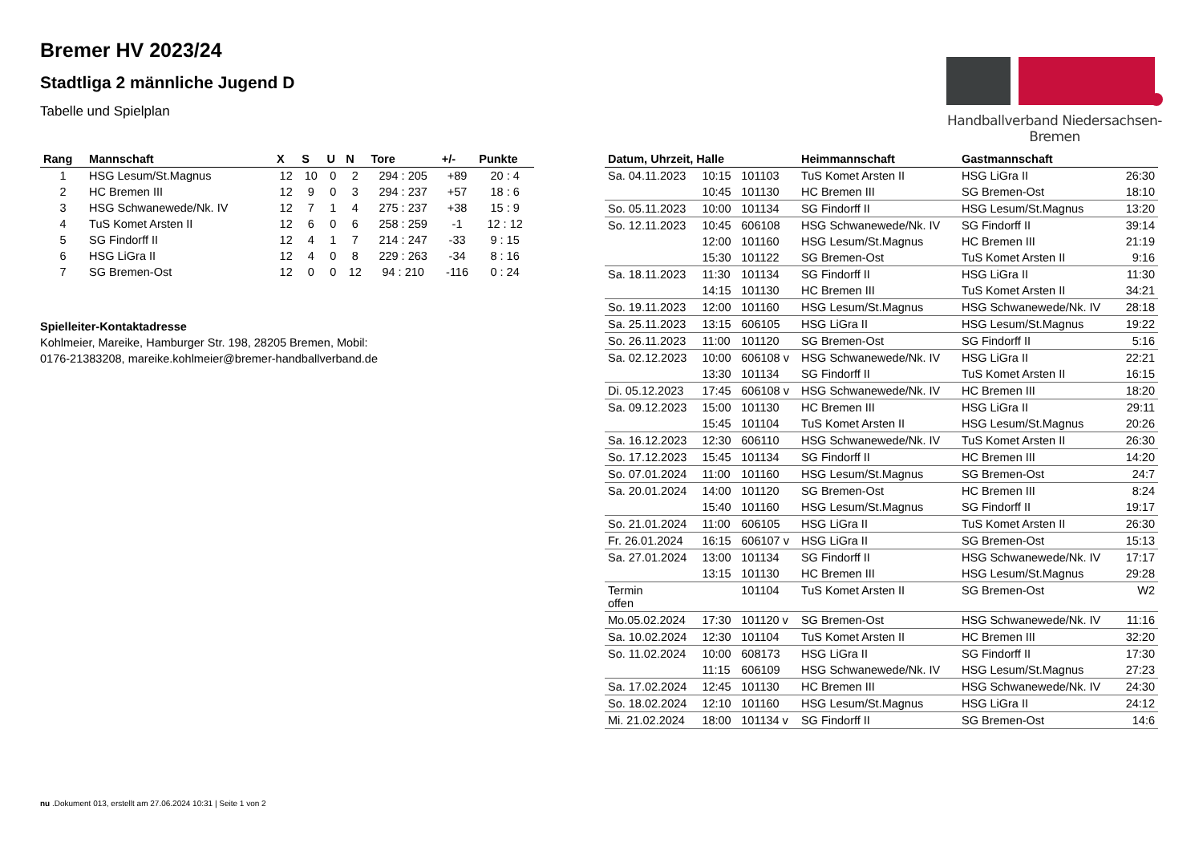Bremer HV 2023/24
Stadtliga 2 männliche Jugend D
Tabelle und Spielplan
Handballverband Niedersachsen-Bremen
| Rang | Mannschaft | X | S | U | N | Tore | +/- | Punkte |
| --- | --- | --- | --- | --- | --- | --- | --- | --- |
| 1 | HSG Lesum/St.Magnus | 12 | 10 | 0 | 2 | 294 : 205 | +89 | 20 : 4 |
| 2 | HC Bremen III | 12 | 9 | 0 | 3 | 294 : 237 | +57 | 18 : 6 |
| 3 | HSG Schwanewede/Nk. IV | 12 | 7 | 1 | 4 | 275 : 237 | +38 | 15 : 9 |
| 4 | TuS Komet Arsten II | 12 | 6 | 0 | 6 | 258 : 259 | -1 | 12 : 12 |
| 5 | SG Findorff II | 12 | 4 | 1 | 7 | 214 : 247 | -33 | 9 : 15 |
| 6 | HSG LiGra II | 12 | 4 | 0 | 8 | 229 : 263 | -34 | 8 : 16 |
| 7 | SG Bremen-Ost | 12 | 0 | 0 | 12 | 94 : 210 | -116 | 0 : 24 |
Spielleiter-Kontaktadresse
Kohlmeier, Mareike, Hamburger Str. 198, 28205 Bremen, Mobil:
0176-21383208, mareike.kohlmeier@bremer-handballverband.de
| Datum, Uhrzeit, Halle | | | Heimmannschaft | Gastmannschaft | |
| --- | --- | --- | --- | --- | --- |
| Sa. 04.11.2023 | 10:15 | 101103 | TuS Komet Arsten II | HSG LiGra II | 26:30 |
| | 10:45 | 101130 | HC Bremen III | SG Bremen-Ost | 18:10 |
| So. 05.11.2023 | 10:00 | 101134 | SG Findorff II | HSG Lesum/St.Magnus | 13:20 |
| So. 12.11.2023 | 10:45 | 606108 | HSG Schwanewede/Nk. IV | SG Findorff II | 39:14 |
| | 12:00 | 101160 | HSG Lesum/St.Magnus | HC Bremen III | 21:19 |
| | 15:30 | 101122 | SG Bremen-Ost | TuS Komet Arsten II | 9:16 |
| Sa. 18.11.2023 | 11:30 | 101134 | SG Findorff II | HSG LiGra II | 11:30 |
| | 14:15 | 101130 | HC Bremen III | TuS Komet Arsten II | 34:21 |
| So. 19.11.2023 | 12:00 | 101160 | HSG Lesum/St.Magnus | HSG Schwanewede/Nk. IV | 28:18 |
| Sa. 25.11.2023 | 13:15 | 606105 | HSG LiGra II | HSG Lesum/St.Magnus | 19:22 |
| So. 26.11.2023 | 11:00 | 101120 | SG Bremen-Ost | SG Findorff II | 5:16 |
| Sa. 02.12.2023 | 10:00 | 606108 v | HSG Schwanewede/Nk. IV | HSG LiGra II | 22:21 |
| | 13:30 | 101134 | SG Findorff II | TuS Komet Arsten II | 16:15 |
| Di. 05.12.2023 | 17:45 | 606108 v | HSG Schwanewede/Nk. IV | HC Bremen III | 18:20 |
| Sa. 09.12.2023 | 15:00 | 101130 | HC Bremen III | HSG LiGra II | 29:11 |
| | 15:45 | 101104 | TuS Komet Arsten II | HSG Lesum/St.Magnus | 20:26 |
| Sa. 16.12.2023 | 12:30 | 606110 | HSG Schwanewede/Nk. IV | TuS Komet Arsten II | 26:30 |
| So. 17.12.2023 | 15:45 | 101134 | SG Findorff II | HC Bremen III | 14:20 |
| So. 07.01.2024 | 11:00 | 101160 | HSG Lesum/St.Magnus | SG Bremen-Ost | 24:7 |
| Sa. 20.01.2024 | 14:00 | 101120 | SG Bremen-Ost | HC Bremen III | 8:24 |
| | 15:40 | 101160 | HSG Lesum/St.Magnus | SG Findorff II | 19:17 |
| So. 21.01.2024 | 11:00 | 606105 | HSG LiGra II | TuS Komet Arsten II | 26:30 |
| Fr. 26.01.2024 | 16:15 | 606107 v | HSG LiGra II | SG Bremen-Ost | 15:13 |
| Sa. 27.01.2024 | 13:00 | 101134 | SG Findorff II | HSG Schwanewede/Nk. IV | 17:17 |
| | 13:15 | 101130 | HC Bremen III | HSG Lesum/St.Magnus | 29:28 |
| Termin offen | | 101104 | TuS Komet Arsten II | SG Bremen-Ost | W2 |
| Mo.05.02.2024 | 17:30 | 101120 v | SG Bremen-Ost | HSG Schwanewede/Nk. IV | 11:16 |
| Sa. 10.02.2024 | 12:30 | 101104 | TuS Komet Arsten II | HC Bremen III | 32:20 |
| So. 11.02.2024 | 10:00 | 608173 | HSG LiGra II | SG Findorff II | 17:30 |
| | 11:15 | 606109 | HSG Schwanewede/Nk. IV | HSG Lesum/St.Magnus | 27:23 |
| Sa. 17.02.2024 | 12:45 | 101130 | HC Bremen III | HSG Schwanewede/Nk. IV | 24:30 |
| So. 18.02.2024 | 12:10 | 101160 | HSG Lesum/St.Magnus | HSG LiGra II | 24:12 |
| Mi. 21.02.2024 | 18:00 | 101134 v | SG Findorff II | SG Bremen-Ost | 14:6 |
nu .Dokument 013, erstellt am 27.06.2024 10:31 | Seite 1 von 2